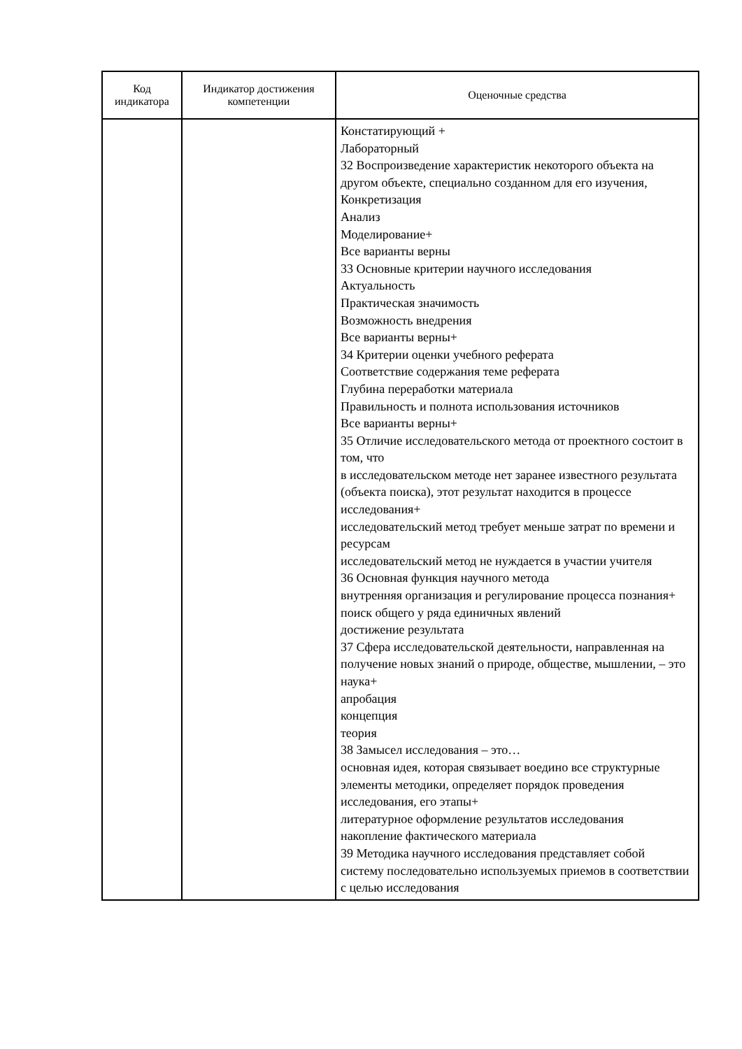| Код индикатора | Индикатор достижения компетенции | Оценочные средства |
| --- | --- | --- |
| | | Констатирующий + Лабораторный 32 Воспроизведение характеристик некоторого объекта на другом объекте, специально созданном для его изучения, Конкретизация Анализ Моделирование+ Все варианты верны 33 Основные критерии научного исследования Актуальность Практическая значимость Возможность внедрения Все варианты верны+ 34 Критерии оценки учебного реферата Соответствие содержания теме реферата Глубина переработки материала Правильность и полнота использования источников Все варианты верны+ 35 Отличие исследовательского метода от проектного состоит в том, что в исследовательском методе нет заранее известного результата (объекта поиска), этот результат находится в процессе исследования+ исследовательский метод требует меньше затрат по времени и ресурсам исследовательский метод не нуждается в участии учителя 36 Основная функция научного метода внутренняя организация и регулирование процесса познания+ поиск общего у ряда единичных явлений достижение результата 37 Сфера исследовательской деятельности, направленная на получение новых знаний о природе, обществе, мышлении, – это наука+ апробация концепция теория 38 Замысел исследования – это… основная идея, которая связывает воедино все структурные элементы методики, определяет порядок проведения исследования, его этапы+ литературное оформление результатов исследования накопление фактического материала 39 Методика научного исследования представляет собой систему последовательно используемых приемов в соответствии с целью исследования |